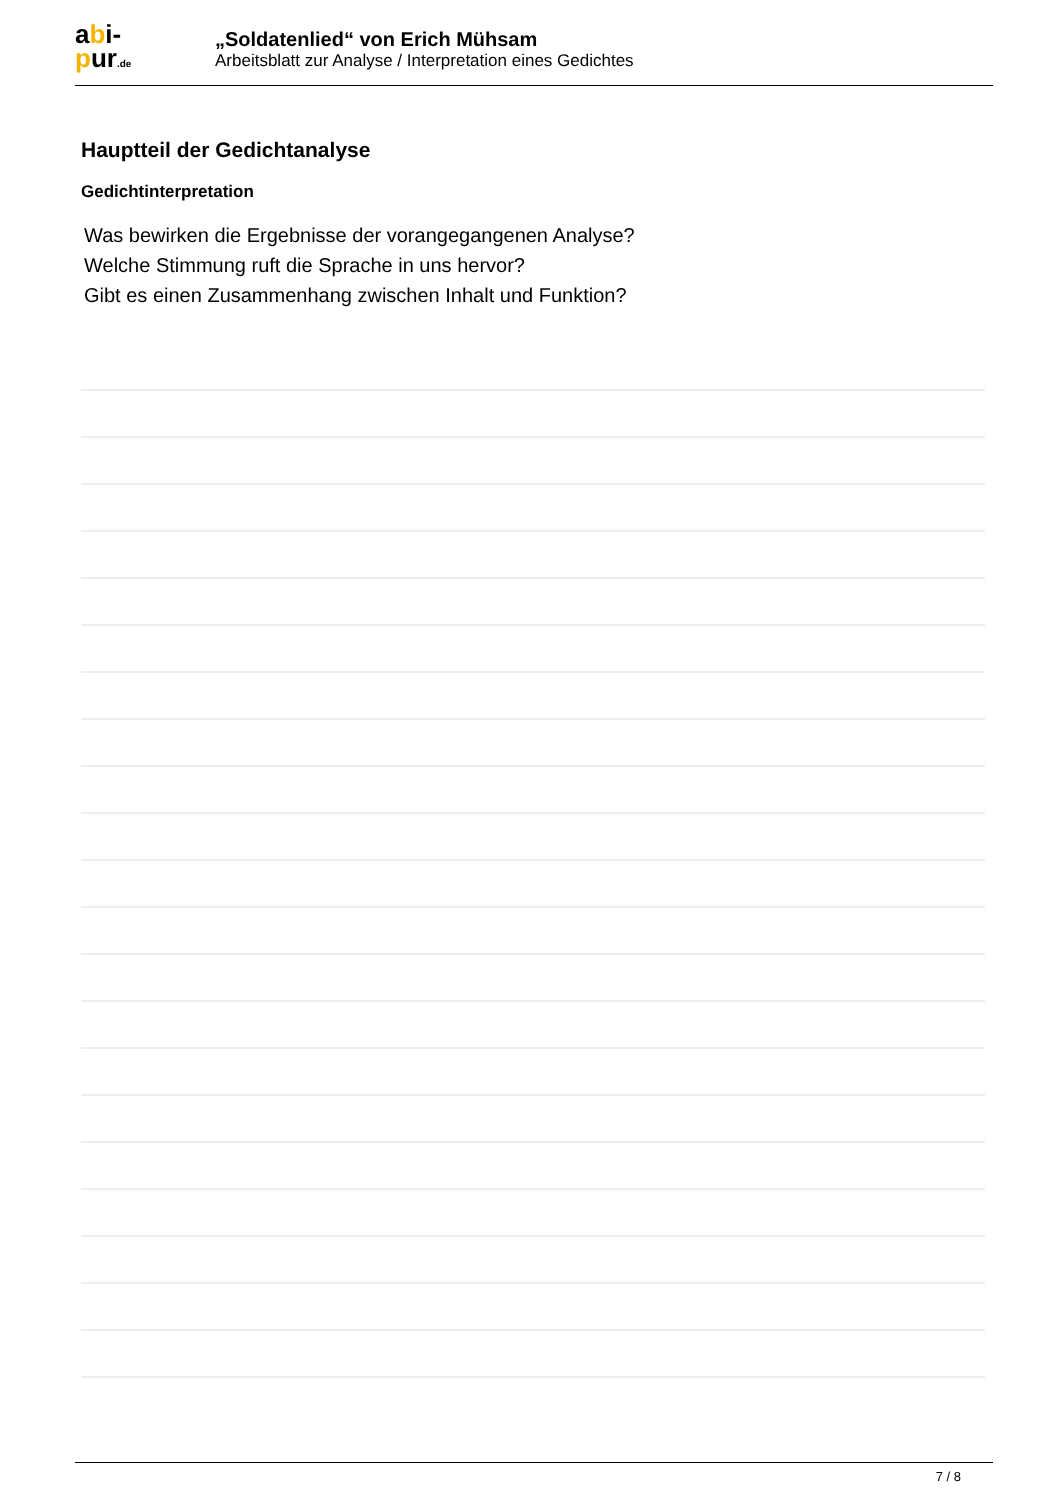abi-
pur.de
„Soldatenlied“ von Erich Mühsam
Arbeitsblatt zur Analyse / Interpretation eines Gedichtes
Hauptteil der Gedichtanalyse
Gedichtinterpretation
Was bewirken die Ergebnisse der vorangegangenen Analyse?
Welche Stimmung ruft die Sprache in uns hervor?
Gibt es einen Zusammenhang zwischen Inhalt und Funktion?
7 / 8